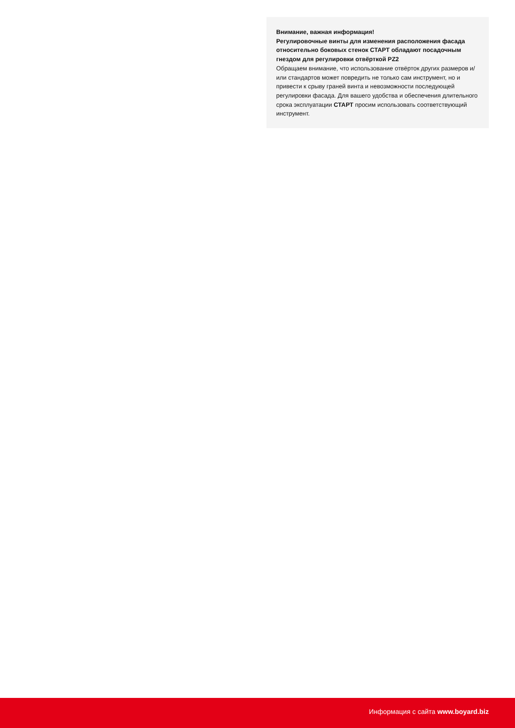Внимание, важная информация!
Регулировочные винты для изменения расположения фасада относительно боковых стенок СТАРТ обладают посадочным гнездом для регулировки отвёрткой PZ2
Обращаем внимание, что использование отвёрток других размеров и/или стандартов может повредить не только сам инструмент, но и привести к срыву граней винта и невозможности последующей регулировки фасада. Для вашего удобства и обеспечения длительного срока эксплуатации СТАРТ просим использовать соответствующий инструмент.
Информация с сайта www.boyard.biz